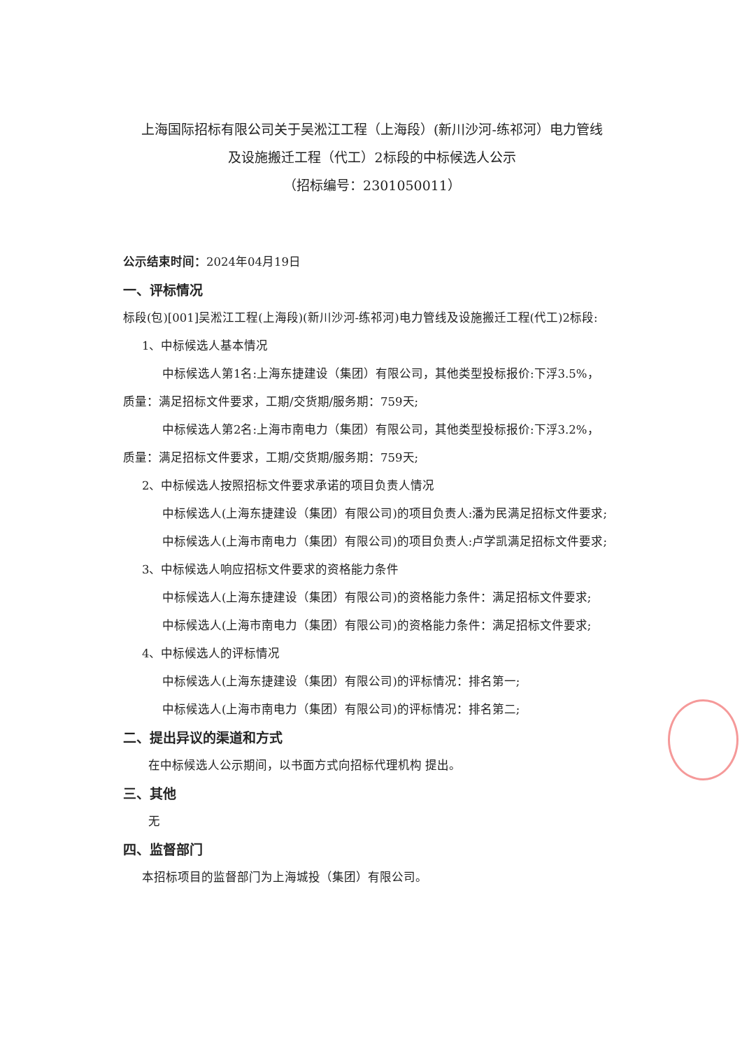上海国际招标有限公司关于吴淞江工程（上海段）(新川沙河-练祁河）电力管线
及设施搬迁工程（代工）2标段的中标候选人公示
（招标编号：2301050011）
公示结束时间：2024年04月19日
一、评标情况
标段(包)[001]吴淞江工程(上海段)(新川沙河-练祁河)电力管线及设施搬迁工程(代工)2标段:
1、中标候选人基本情况
中标候选人第1名:上海东捷建设（集团）有限公司，其他类型投标报价:下浮3.5%，
质量：满足招标文件要求，工期/交货期/服务期：759天;
中标候选人第2名:上海市南电力（集团）有限公司，其他类型投标报价:下浮3.2%，
质量：满足招标文件要求，工期/交货期/服务期：759天;
2、中标候选人按照招标文件要求承诺的项目负责人情况
中标候选人(上海东捷建设（集团）有限公司)的项目负责人:潘为民满足招标文件要求;
中标候选人(上海市南电力（集团）有限公司)的项目负责人:卢学凯满足招标文件要求;
3、中标候选人响应招标文件要求的资格能力条件
中标候选人(上海东捷建设（集团）有限公司)的资格能力条件：满足招标文件要求;
中标候选人(上海市南电力（集团）有限公司)的资格能力条件：满足招标文件要求;
4、中标候选人的评标情况
中标候选人(上海东捷建设（集团）有限公司)的评标情况：排名第一;
中标候选人(上海市南电力（集团）有限公司)的评标情况：排名第二;
二、提出异议的渠道和方式
在中标候选人公示期间，以书面方式向招标代理机构 提出。
三、其他
无
四、监督部门
本招标项目的监督部门为上海城投（集团）有限公司。